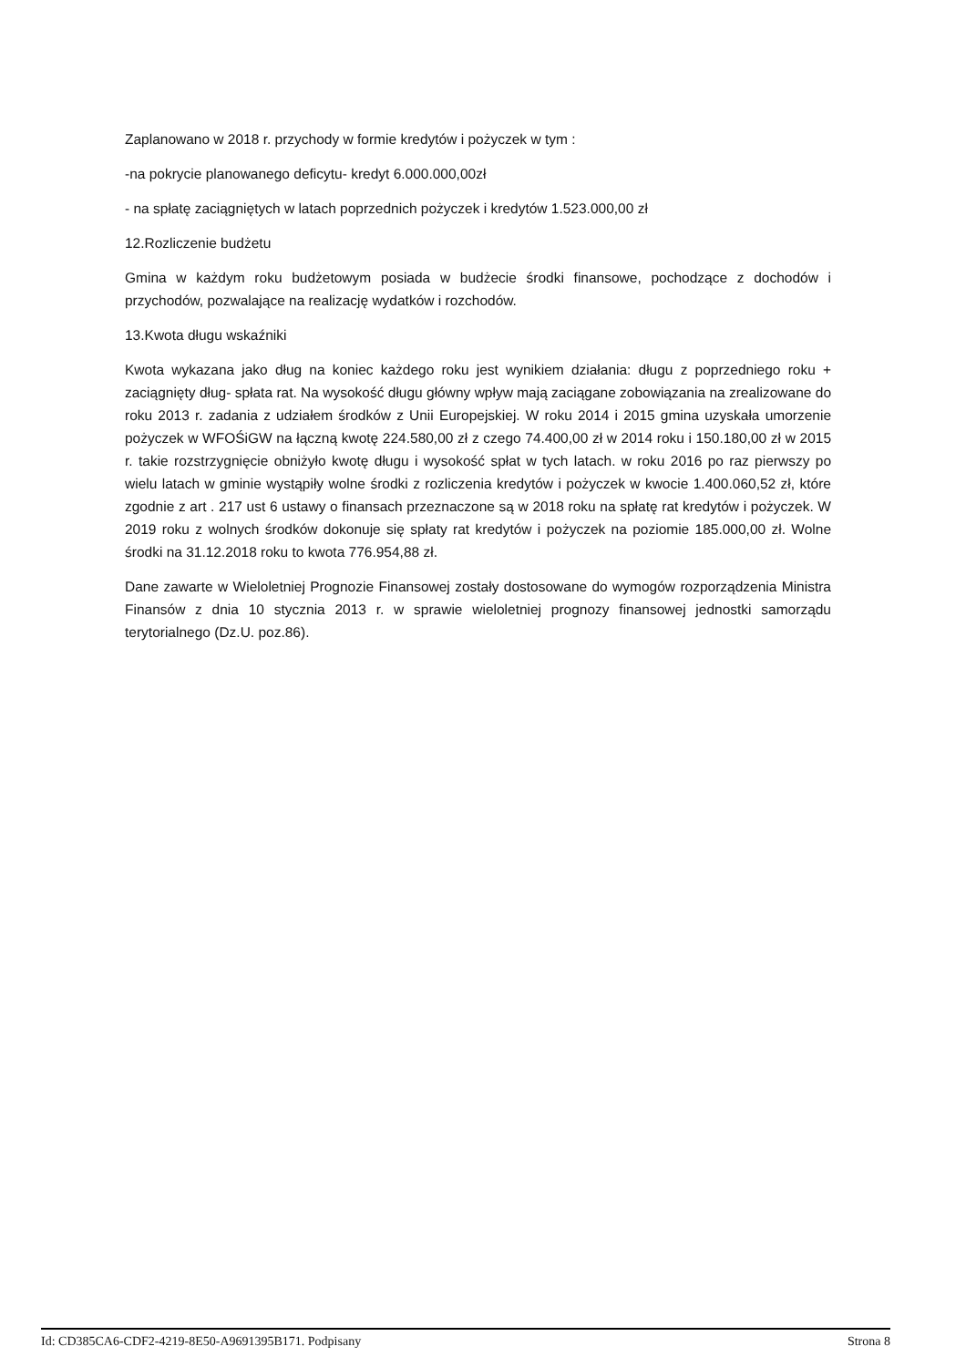Zaplanowano w 2018 r. przychody w formie kredytów i pożyczek w tym :
-na pokrycie planowanego deficytu- kredyt 6.000.000,00zł
- na spłatę zaciągniętych w latach poprzednich pożyczek i kredytów 1.523.000,00 zł
12.Rozliczenie budżetu
Gmina w każdym roku budżetowym posiada w budżecie środki finansowe, pochodzące z dochodów i przychodów, pozwalające na realizację wydatków i rozchodów.
13.Kwota długu wskaźniki
Kwota wykazana jako dług na koniec każdego roku jest wynikiem działania: długu z poprzedniego roku + zaciągnięty dług- spłata rat. Na wysokość długu główny wpływ mają zaciągane zobowiązania na zrealizowane do roku 2013 r. zadania z udziałem środków z Unii Europejskiej. W roku 2014 i 2015 gmina uzyskała umorzenie pożyczek w WFOŚiGW na łączną kwotę 224.580,00 zł z czego 74.400,00 zł w 2014 roku i 150.180,00 zł w 2015 r. takie rozstrzygnięcie obniżyło kwotę długu i wysokość spłat w tych latach. w roku 2016 po raz pierwszy po wielu latach w gminie wystąpiły wolne środki z rozliczenia kredytów i pożyczek w kwocie 1.400.060,52 zł, które zgodnie z art . 217 ust 6 ustawy o finansach przeznaczone są w 2018 roku na spłatę rat kredytów i pożyczek. W 2019 roku z wolnych środków dokonuje się spłaty rat kredytów i pożyczek na poziomie 185.000,00 zł. Wolne środki na 31.12.2018 roku to kwota 776.954,88 zł.
Dane zawarte w Wieloletniej Prognozie Finansowej zostały dostosowane do wymogów rozporządzenia Ministra Finansów z dnia 10 stycznia 2013 r. w sprawie wieloletniej prognozy finansowej jednostki samorządu terytorialnego (Dz.U. poz.86).
Id: CD385CA6-CDF2-4219-8E50-A9691395B171. Podpisany Strona 8